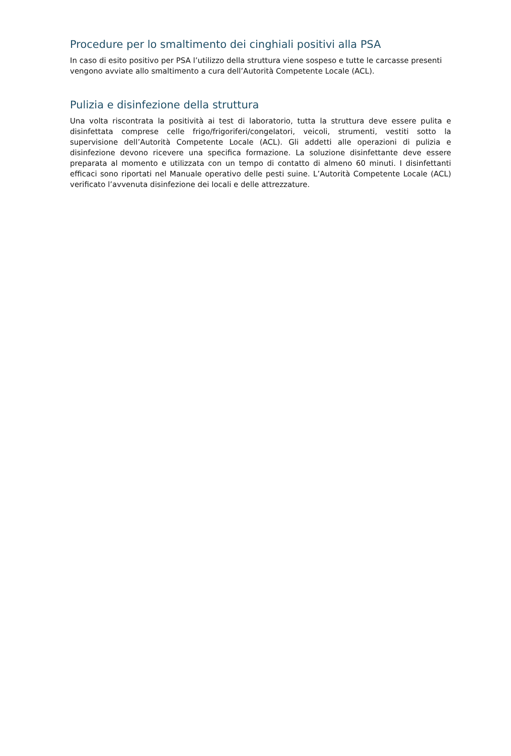Procedure per lo smaltimento dei cinghiali positivi alla PSA
In caso di esito positivo per PSA l’utilizzo della struttura viene sospeso e tutte le carcasse presenti vengono avviate allo smaltimento a cura dell’Autorità Competente Locale (ACL).
Pulizia e disinfezione della struttura
Una volta riscontrata la positività ai test di laboratorio, tutta la struttura deve essere pulita e disinfettata comprese celle frigo/frigoriferi/congelatori, veicoli, strumenti, vestiti sotto la supervisione dell’Autorità Competente Locale (ACL). Gli addetti alle operazioni di pulizia e disinfezione devono ricevere una specifica formazione. La soluzione disinfettante deve essere preparata al momento e utilizzata con un tempo di contatto di almeno 60 minuti. I disinfettanti efficaci sono riportati nel Manuale operativo delle pesti suine. L’Autorità Competente Locale (ACL) verificato l’avvenuta disinfezione dei locali e delle attrezzature.